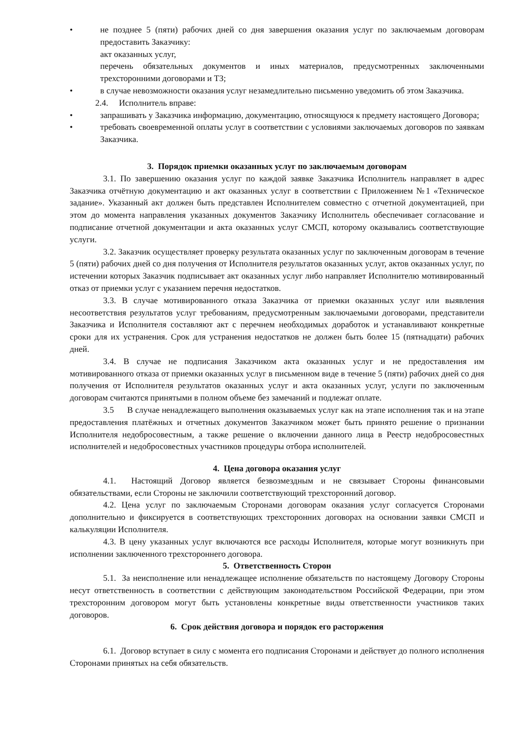• не позднее 5 (пяти) рабочих дней со дня завершения оказания услуг по заключаемым договорам предоставить Заказчику:
акт оказанных услуг,
перечень обязательных документов и иных материалов, предусмотренных заключенными трехсторонними договорами и ТЗ;
• в случае невозможности оказания услуг незамедлительно письменно уведомить об этом Заказчика.
2.4. Исполнитель вправе:
• запрашивать у Заказчика информацию, документацию, относящуюся к предмету настоящего Договора;
• требовать своевременной оплаты услуг в соответствии с условиями заключаемых договоров по заявкам Заказчика.
3. Порядок приемки оказанных услуг по заключаемым договорам
3.1. По завершению оказания услуг по каждой заявке Заказчика Исполнитель направляет в адрес Заказчика отчётную документацию и акт оказанных услуг в соответствии с Приложением №1 «Техническое задание». Указанный акт должен быть представлен Исполнителем совместно с отчетной документацией, при этом до момента направления указанных документов Заказчику Исполнитель обеспечивает согласование и подписание отчетной документации и акта оказанных услуг СМСП, которому оказывались соответствующие услуги.
3.2. Заказчик осуществляет проверку результата оказанных услуг по заключенным договорам в течение 5 (пяти) рабочих дней со дня получения от Исполнителя результатов оказанных услуг, актов оказанных услуг, по истечении которых Заказчик подписывает акт оказанных услуг либо направляет Исполнителю мотивированный отказ от приемки услуг с указанием перечня недостатков.
3.3. В случае мотивированного отказа Заказчика от приемки оказанных услуг или выявления несоответствия результатов услуг требованиям, предусмотренным заключаемыми договорами, представители Заказчика и Исполнителя составляют акт с перечнем необходимых доработок и устанавливают конкретные сроки для их устранения. Срок для устранения недостатков не должен быть более 15 (пятнадцати) рабочих дней.
3.4. В случае не подписания Заказчиком акта оказанных услуг и не предоставления им мотивированного отказа от приемки оказанных услуг в письменном виде в течение 5 (пяти) рабочих дней со дня получения от Исполнителя результатов оказанных услуг и акта оказанных услуг, услуги по заключенным договорам считаются принятыми в полном объеме без замечаний и подлежат оплате.
3.5 В случае ненадлежащего выполнения оказываемых услуг как на этапе исполнения так и на этапе предоставления платёжных и отчетных документов Заказчиком может быть принято решение о признании Исполнителя недобросовестным, а также решение о включении данного лица в Реестр недобросовестных исполнителей и недобросовестных участников процедуры отбора исполнителей.
4. Цена договора оказания услуг
4.1. Настоящий Договор является безвозмездным и не связывает Стороны финансовыми обязательствами, если Стороны не заключили соответствующий трехсторонний договор.
4.2. Цена услуг по заключаемым Сторонами договорам оказания услуг согласуется Сторонами дополнительно и фиксируется в соответствующих трехсторонних договорах на основании заявки СМСП и калькуляции Исполнителя.
4.3. В цену указанных услуг включаются все расходы Исполнителя, которые могут возникнуть при исполнении заключенного трехстороннего договора.
5. Ответственность Сторон
5.1. За неисполнение или ненадлежащее исполнение обязательств по настоящему Договору Стороны несут ответственность в соответствии с действующим законодательством Российской Федерации, при этом трехсторонним договором могут быть установлены конкретные виды ответственности участников таких договоров.
6. Срок действия договора и порядок его расторжения
6.1. Договор вступает в силу с момента его подписания Сторонами и действует до полного исполнения Сторонами принятых на себя обязательств.